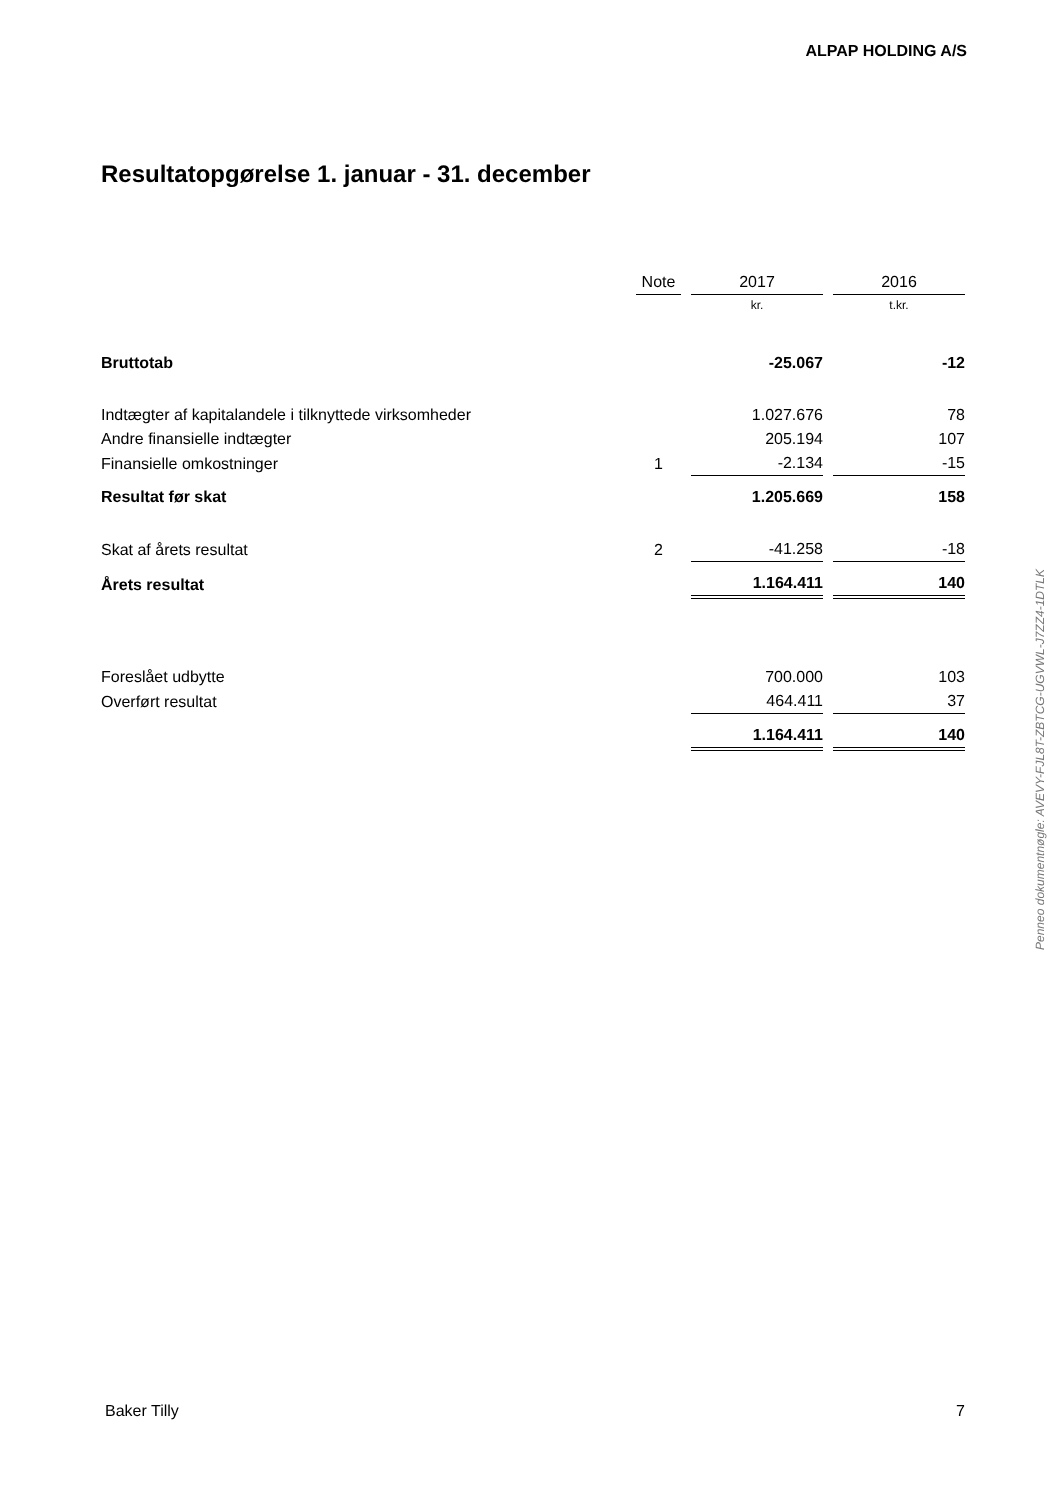ALPAP HOLDING A/S
Resultatopgørelse 1. januar - 31. december
| | Note | | 2017 | | 2016 |
| --- | --- | --- | --- | --- | --- |
| | | | kr. | | t.kr. |
| Bruttotab | | | -25.067 | | -12 |
| Indtægter af kapitalandele i tilknyttede virksomheder | | | 1.027.676 | | 78 |
| Andre finansielle indtægter | | | 205.194 | | 107 |
| Finansielle omkostninger | 1 | | -2.134 | | -15 |
| Resultat før skat | | | 1.205.669 | | 158 |
| Skat af årets resultat | 2 | | -41.258 | | -18 |
| Årets resultat | | | 1.164.411 | | 140 |
| Foreslået udbytte | | | 700.000 | | 103 |
| Overført resultat | | | 464.411 | | 37 |
| | | | 1.164.411 | | 140 |
Penneo dokumentnøgle: AVEVY-FJL8T-ZBTCG-UGVWL-J7ZZ4-1DTLK
Baker Tilly 7